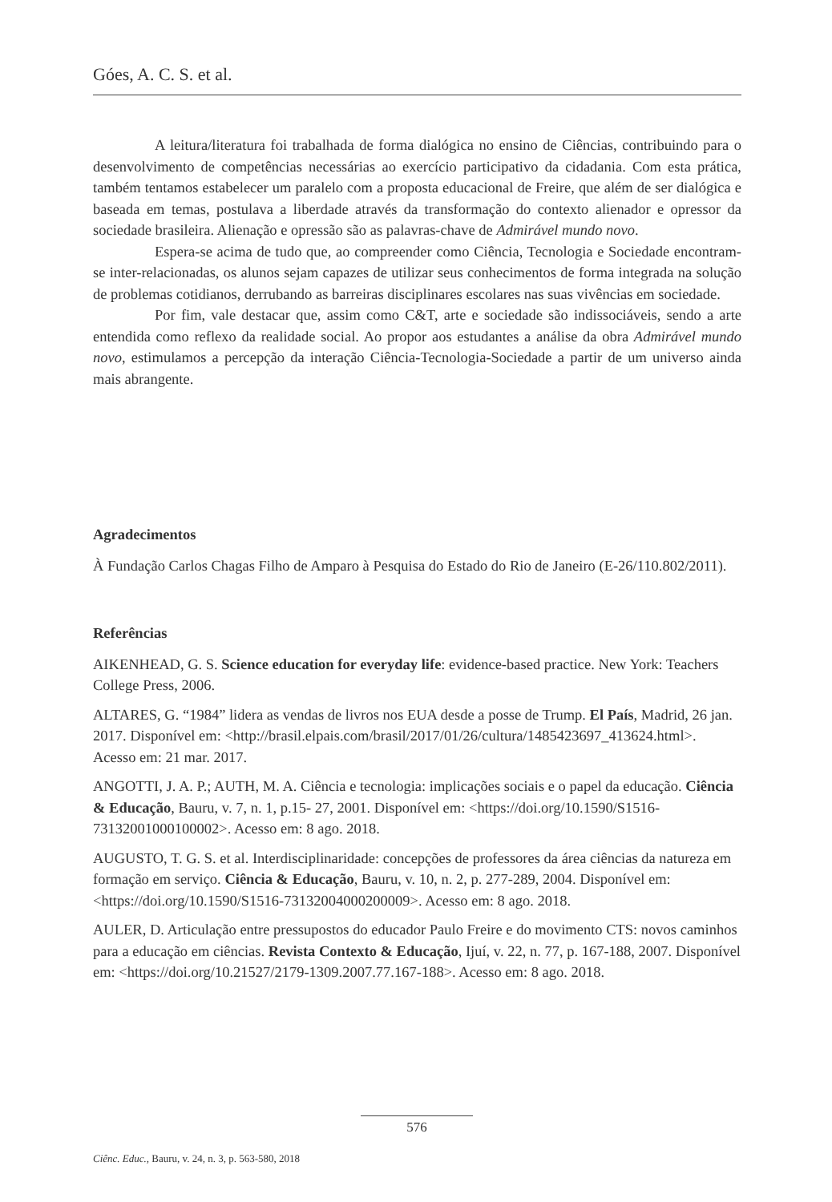Góes, A. C. S. et al.
A leitura/literatura foi trabalhada de forma dialógica no ensino de Ciências, contribuindo para o desenvolvimento de competências necessárias ao exercício participativo da cidadania. Com esta prática, também tentamos estabelecer um paralelo com a proposta educacional de Freire, que além de ser dialógica e baseada em temas, postulava a liberdade através da transformação do contexto alienador e opressor da sociedade brasileira. Alienação e opressão são as palavras-chave de Admirável mundo novo.
Espera-se acima de tudo que, ao compreender como Ciência, Tecnologia e Sociedade encontram-se inter-relacionadas, os alunos sejam capazes de utilizar seus conhecimentos de forma integrada na solução de problemas cotidianos, derrubando as barreiras disciplinares escolares nas suas vivências em sociedade.
Por fim, vale destacar que, assim como C&T, arte e sociedade são indissociáveis, sendo a arte entendida como reflexo da realidade social. Ao propor aos estudantes a análise da obra Admirável mundo novo, estimulamos a percepção da interação Ciência-Tecnologia-Sociedade a partir de um universo ainda mais abrangente.
Agradecimentos
À Fundação Carlos Chagas Filho de Amparo à Pesquisa do Estado do Rio de Janeiro (E-26/110.802/2011).
Referências
AIKENHEAD, G. S. Science education for everyday life: evidence-based practice. New York: Teachers College Press, 2006.
ALTARES, G. “1984” lidera as vendas de livros nos EUA desde a posse de Trump. El País, Madrid, 26 jan. 2017. Disponível em: <http://brasil.elpais.com/brasil/2017/01/26/cultura/1485423697_413624.html>. Acesso em: 21 mar. 2017.
ANGOTTI, J. A. P.; AUTH, M. A. Ciência e tecnologia: implicações sociais e o papel da educação. Ciência & Educação, Bauru, v. 7, n. 1, p.15- 27, 2001. Disponível em: <https://doi.org/10.1590/S1516-73132001000100002>. Acesso em: 8 ago. 2018.
AUGUSTO, T. G. S. et al. Interdisciplinaridade: concepções de professores da área ciências da natureza em formação em serviço. Ciência & Educação, Bauru, v. 10, n. 2, p. 277-289, 2004. Disponível em: <https://doi.org/10.1590/S1516-73132004000200009>. Acesso em: 8 ago. 2018.
AULER, D. Articulação entre pressupostos do educador Paulo Freire e do movimento CTS: novos caminhos para a educação em ciências. Revista Contexto & Educação, Ijuí, v. 22, n. 77, p. 167-188, 2007. Disponível em: <https://doi.org/10.21527/2179-1309.2007.77.167-188>. Acesso em: 8 ago. 2018.
576
Ciênc. Educ., Bauru, v. 24, n. 3, p. 563-580, 2018